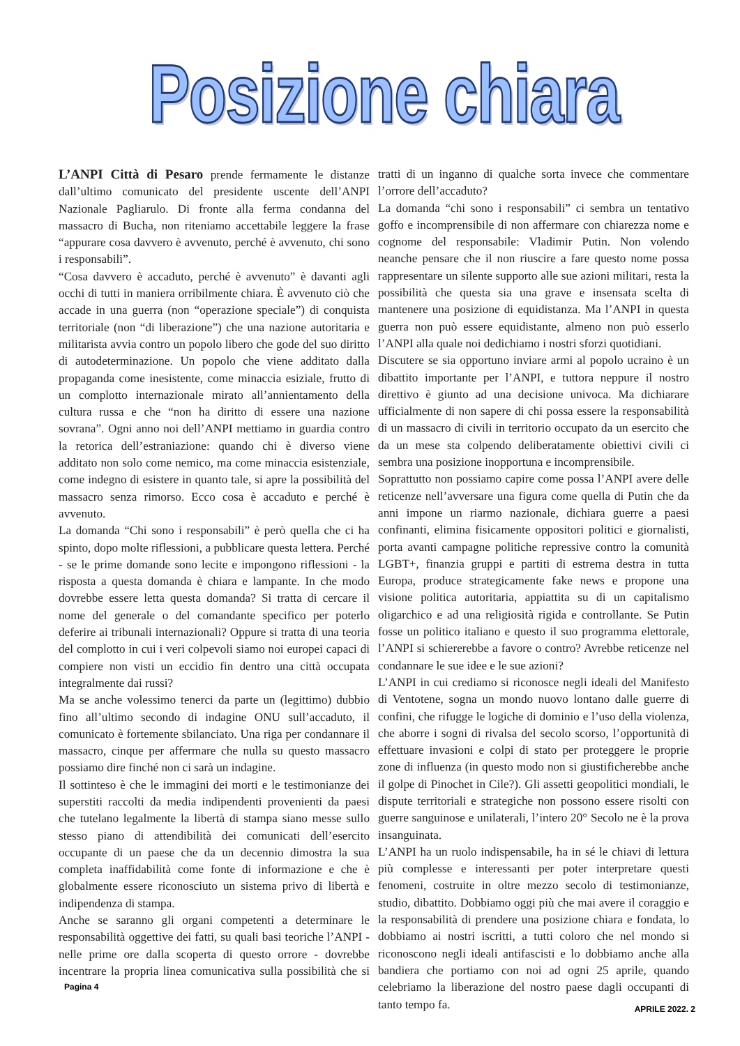Posizione chiara
L’ANPI Città di Pesaro prende fermamente le distanze dall’ultimo comunicato del presidente uscente dell’ANPI Nazionale Pagliarulo. Di fronte alla ferma condanna del massacro di Bucha, non riteniamo accettabile leggere la frase “appurare cosa davvero è avvenuto, perché è avvenuto, chi sono i responsabili”.
“Cosa davvero è accaduto, perché è avvenuto” è davanti agli occhi di tutti in maniera orribilmente chiara. È avvenuto ciò che accade in una guerra (non “operazione speciale”) di conquista territoriale (non “di liberazione”) che una nazione autoritaria e militarista avvia contro un popolo libero che gode del suo diritto di autodeterminazione. Un popolo che viene additato dalla propaganda come inesistente, come minaccia esiziale, frutto di un complotto internazionale mirato all’annientamento della cultura russa e che “non ha diritto di essere una nazione sovrana”. Ogni anno noi dell’ANPI mettiamo in guardia contro la retorica dell’estraniazione: quando chi è diverso viene additato non solo come nemico, ma come minaccia esistenziale, come indegno di esistere in quanto tale, si apre la possibilità del massacro senza rimorso. Ecco cosa è accaduto e perché è avvenuto.
La domanda “Chi sono i responsabili” è però quella che ci ha spinto, dopo molte riflessioni, a pubblicare questa lettera. Perché - se le prime domande sono lecite e impongono riflessioni - la risposta a questa domanda è chiara e lampante. In che modo dovrebbe essere letta questa domanda? Si tratta di cercare il nome del generale o del comandante specifico per poterlo deferire ai tribunali internazionali? Oppure si tratta di una teoria del complotto in cui i veri colpevoli siamo noi europei capaci di compiere non visti un eccidio fin dentro una città occupata integralmente dai russi?
Ma se anche volessimo tenerci da parte un (legittimo) dubbio fino all’ultimo secondo di indagine ONU sull’accaduto, il comunicato è fortemente sbilanciato. Una riga per condannare il massacro, cinque per affermare che nulla su questo massacro possiamo dire finché non ci sarà un indagine.
Il sottinteso è che le immagini dei morti e le testimonianze dei superstiti raccolti da media indipendenti provenienti da paesi che tutelano legalmente la libertà di stampa siano messe sullo stesso piano di attendibilità dei comunicati dell’esercito occupante di un paese che da un decennio dimostra la sua completa inaffidabilità come fonte di informazione e che è globalmente essere riconosciuto un sistema privo di libertà e indipendenza di stampa.
Anche se saranno gli organi competenti a determinare le responsabilità oggettive dei fatti, su quali basi teoriche l’ANPI - nelle prime ore dalla scoperta di questo orrore - dovrebbe incentrare la propria linea comunicativa sulla possibilità che si tratti di un inganno di qualche sorta invece che commentare l’orrore dell’accaduto?
La domanda “chi sono i responsabili” ci sembra un tentativo goffo e incomprensibile di non affermare con chiarezza nome e cognome del responsabile: Vladimir Putin. Non volendo neanche pensare che il non riuscire a fare questo nome possa rappresentare un silente supporto alle sue azioni militari, resta la possibilità che questa sia una grave e insensata scelta di mantenere una posizione di equidistanza. Ma l’ANPI in questa guerra non può essere equidistante, almeno non può esserlo l’ANPI alla quale noi dedichiamo i nostri sforzi quotidiani.
Discutere se sia opportuno inviare armi al popolo ucraino è un dibattito importante per l’ANPI, e tuttora neppure il nostro direttivo è giunto ad una decisione univoca. Ma dichiarare ufficialmente di non sapere di chi possa essere la responsabilità di un massacro di civili in territorio occupato da un esercito che da un mese sta colpendo deliberatamente obiettivi civili ci sembra una posizione inopportuna e incomprensibile.
Soprattutto non possiamo capire come possa l’ANPI avere delle reticenze nell’avversare una figura come quella di Putin che da anni impone un riarmo nazionale, dichiara guerre a paesi confinanti, elimina fisicamente oppositori politici e giornalisti, porta avanti campagne politiche repressive contro la comunità LGBT+, finanzia gruppi e partiti di estrema destra in tutta Europa, produce strategicamente fake news e propone una visione politica autoritaria, appiattita su di un capitalismo oligarchico e ad una religiosità rigida e controllante. Se Putin fosse un politico italiano e questo il suo programma elettorale, l’ANPI si schiererebbe a favore o contro? Avrebbe reticenze nel condannare le sue idee e le sue azioni?
L’ANPI in cui crediamo si riconosce negli ideali del Manifesto di Ventotene, sogna un mondo nuovo lontano dalle guerre di confini, che rifugge le logiche di dominio e l’uso della violenza, che aborre i sogni di rivalsa del secolo scorso, l’opportunità di effettuare invasioni e colpi di stato per proteggere le proprie zone di influenza (in questo modo non si giustificherebbe anche il golpe di Pinochet in Cile?). Gli assetti geopolitici mondiali, le dispute territoriali e strategiche non possono essere risolti con guerre sanguinose e unilaterali, l’intero 20° Secolo ne è la prova insanguinata.
L’ANPI ha un ruolo indispensabile, ha in sé le chiavi di lettura più complesse e interessanti per poter interpretare questi fenomeni, costruite in oltre mezzo secolo di testimonianze, studio, dibattito. Dobbiamo oggi più che mai avere il coraggio e la responsabilità di prendere una posizione chiara e fondata, lo dobbiamo ai nostri iscritti, a tutti coloro che nel mondo si riconoscono negli ideali antifascisti e lo dobbiamo anche alla bandiera che portiamo con noi ad ogni 25 aprile, quando celebriamo la liberazione del nostro paese dagli occupanti di tanto tempo fa.
Pagina 4
APRILE 2022. 2